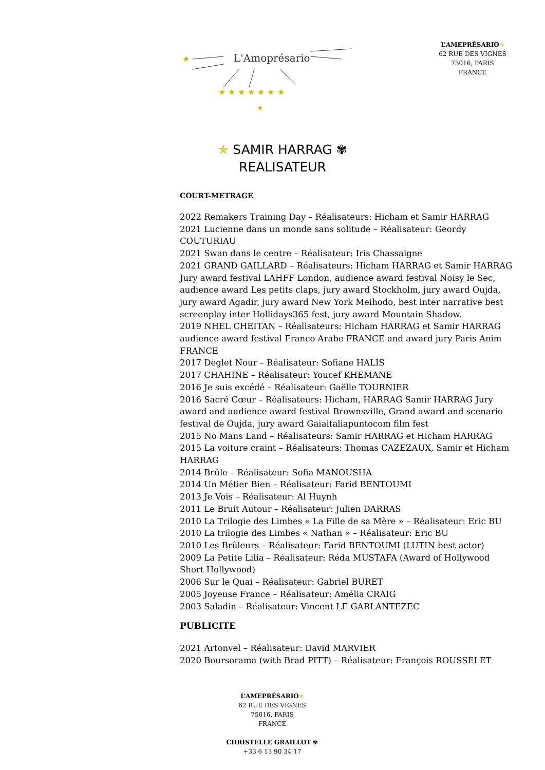L'Amoprésario
★
★
★ ★ ★ ★ ★ ★ ★
L’AMEPRÉSARIO✯
62 RUE DES VIGNES
75016, PARIS
FRANCE
✯ SAMIR HARRAG ✾
REALISATEUR
COURT-METRAGE
2022 Remakers Training Day – Réalisateurs: Hicham et Samir HARRAG
2021 Lucienne dans un monde sans solitude – Réalisateur: Geordy COUTURIAU
2021 Swan dans le centre – Réalisateur: Iris Chassaigne
2021 GRAND GAILLARD – Réalisateurs: Hicham HARRAG et Samir HARRAG Jury award festival LAHFF London, audience award festival Noisy le Sec, audience award Les petits claps, jury award Stockholm, jury award Oujda, jury award Agadir, jury award New York Meihodo, best inter narrative best screenplay inter Hollidays365 fest, jury award Mountain Shadow.
2019 NHEL CHEITAN – Réalisateurs: Hicham HARRAG et Samir HARRAG audience award festival Franco Arabe FRANCE and award jury Paris Anim FRANCE
2017 Deglet Nour – Réalisateur: Sofiane HALIS
2017 CHAHINE – Réalisateur: Youcef KHEMANE
2016 Je suis excédé – Réalisateur: Gaëlle TOURNIER
2016 Sacré Cœur – Réalisateurs: Hicham, HARRAG Samir HARRAG Jury award and audience award festival Brownsville, Grand award and scenario festival de Oujda, jury award Gaiaitaliapuntocom film fest
2015 No Mans Land – Réalisateurs: Samir HARRAG et Hicham HARRAG
2015 La voiture craint – Réalisateurs: Thomas CAZEZAUX, Samir et Hicham HARRAG
2014 Brûle – Réalisateur: Sofia MANOUSHA
2014 Un Métier Bien – Réalisateur: Farid BENTOUMI
2013 Je Vois – Réalisateur: Al Huynh
2011 Le Bruit Autour – Réalisateur: Julien DARRAS
2010 La Trilogie des Limbes « La Fille de sa Mère » – Réalisateur: Eric BU
2010 La trilogie des Limbes « Nathan » – Réalisateur: Eric BU
2010 Les Brûleurs – Réalisateur: Farid BENTOUMI (LUTIN best actor)
2009 La Petite Lilia – Réalisateur: Réda MUSTAFA (Award of Hollywood Short Hollywood)
2006 Sur le Quai – Réalisateur: Gabriel BURET
2005 Joyeuse France – Réalisateur: Amélia CRAIG
2003 Saladin – Réalisateur: Vincent LE GARLANTEZEC
PUBLICITE
2021 Artonvel – Réalisateur: David MARVIER
2020 Boursorama (with Brad PITT) – Réalisateur: François ROUSSELET
L’AMEPRÉSARIO✯
62 RUE DES VIGNES
75016, PARIS
FRANCE
CHRISTELLE GRAILLOT ✾
+33 6 13 90 34 17